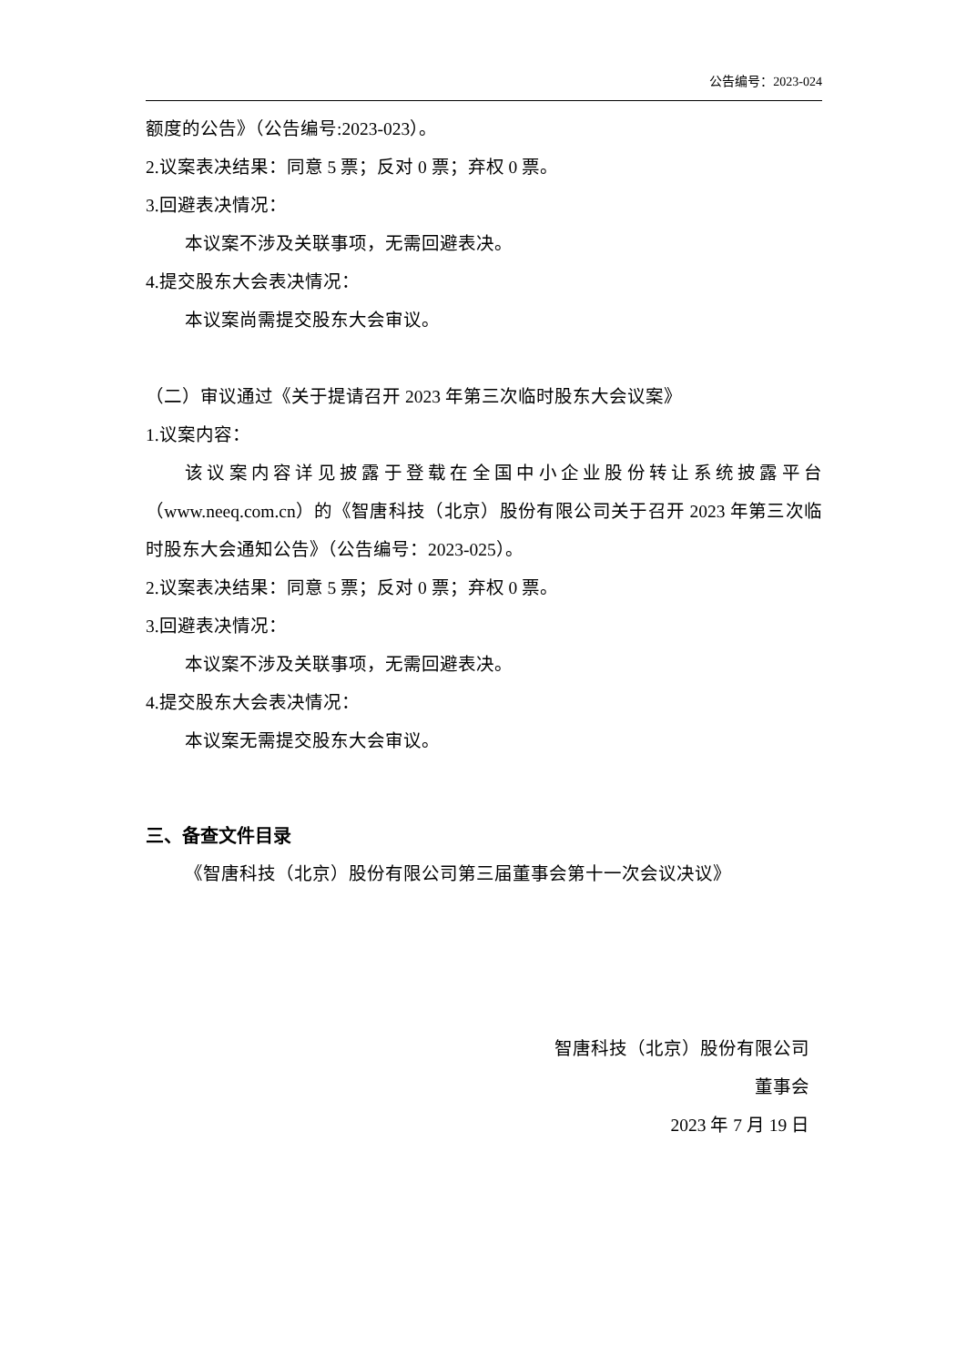公告编号：2023-024
额度的公告》（公告编号:2023-023）。
2.议案表决结果：同意 5 票；反对 0 票；弃权 0 票。
3.回避表决情况：
本议案不涉及关联事项，无需回避表决。
4.提交股东大会表决情况：
本议案尚需提交股东大会审议。
（二）审议通过《关于提请召开 2023 年第三次临时股东大会议案》
1.议案内容：
该议案内容详见披露于登载在全国中小企业股份转让系统披露平台（www.neeq.com.cn）的《智唐科技（北京）股份有限公司关于召开 2023 年第三次临时股东大会通知公告》（公告编号：2023-025）。
2.议案表决结果：同意 5 票；反对 0 票；弃权 0 票。
3.回避表决情况：
本议案不涉及关联事项，无需回避表决。
4.提交股东大会表决情况：
本议案无需提交股东大会审议。
三、备查文件目录
《智唐科技（北京）股份有限公司第三届董事会第十一次会议决议》
智唐科技（北京）股份有限公司
董事会
2023 年 7 月 19 日